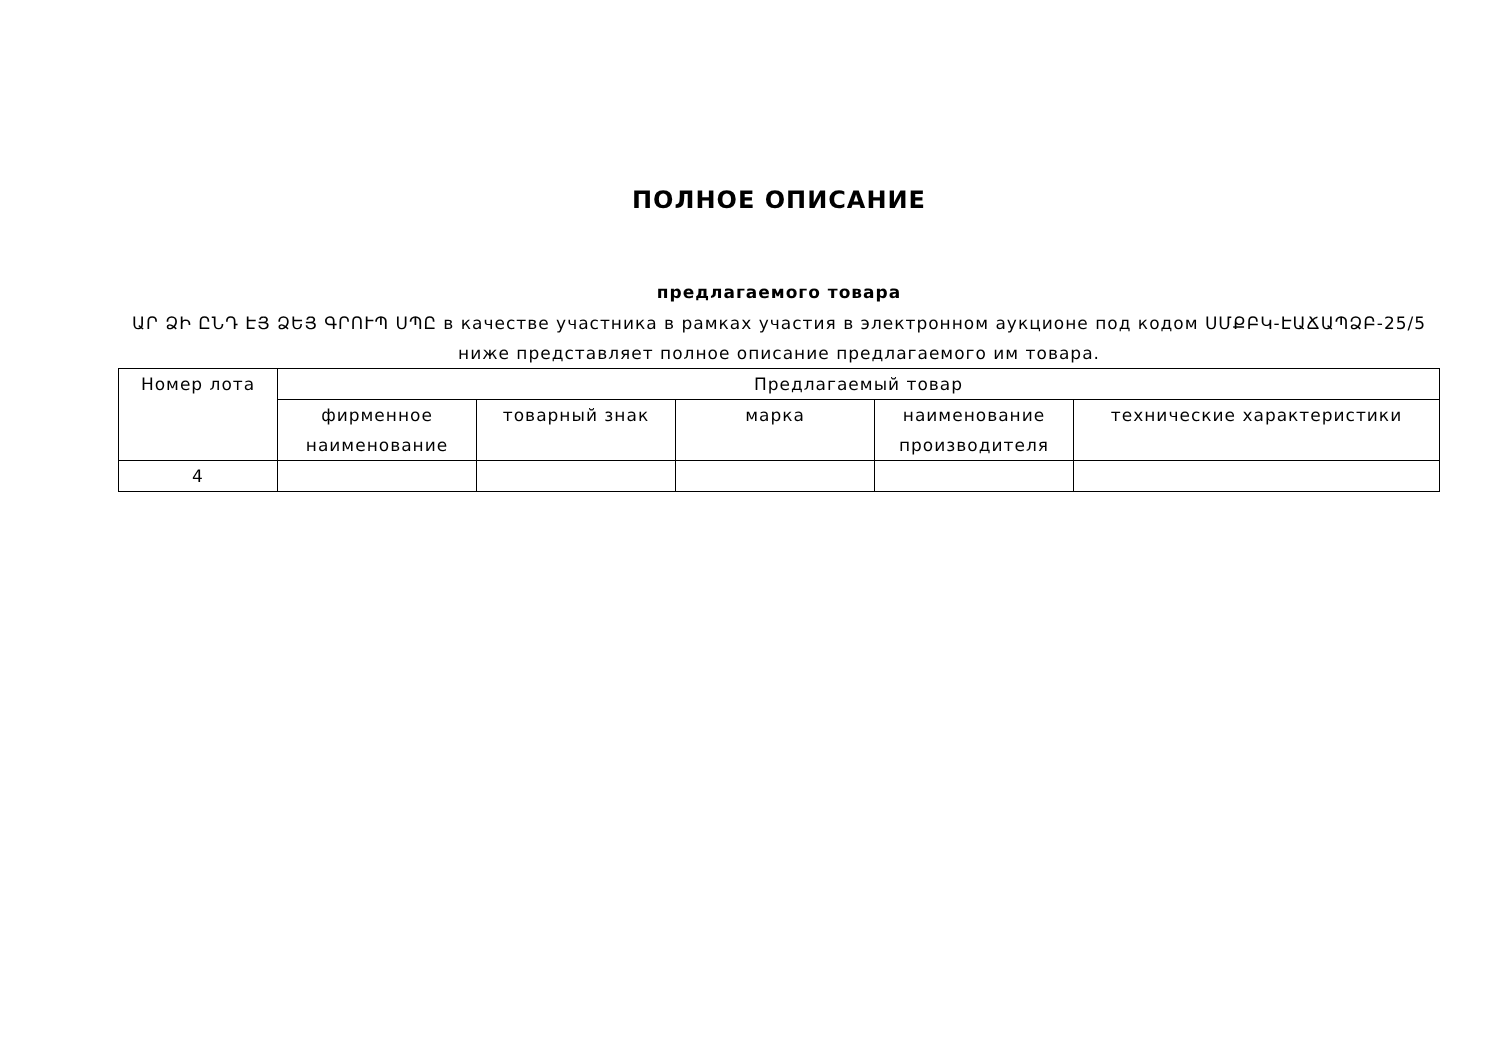ПОЛНОЕ ОПИСАНИЕ
предлагаемого товара
ԱՐ ՁԻ ԸՆԴ ԷՅ ՁԵՅ ԳՐՈՒՊ ՍՊԸ в качестве участника в рамках участия в электронном аукционе под кодом ՍՄՔԲԿ-ԷԱՃԱՊՁԲ-25/5 ниже представляет полное описание предлагаемого им товара.
| Номер лота | Предлагаемый товар | | | | |
| --- | --- | --- | --- | --- | --- |
| | фирменное наименование | товарный знак | марка | наименование производителя | технические характеристики |
| 4 | | | | | |